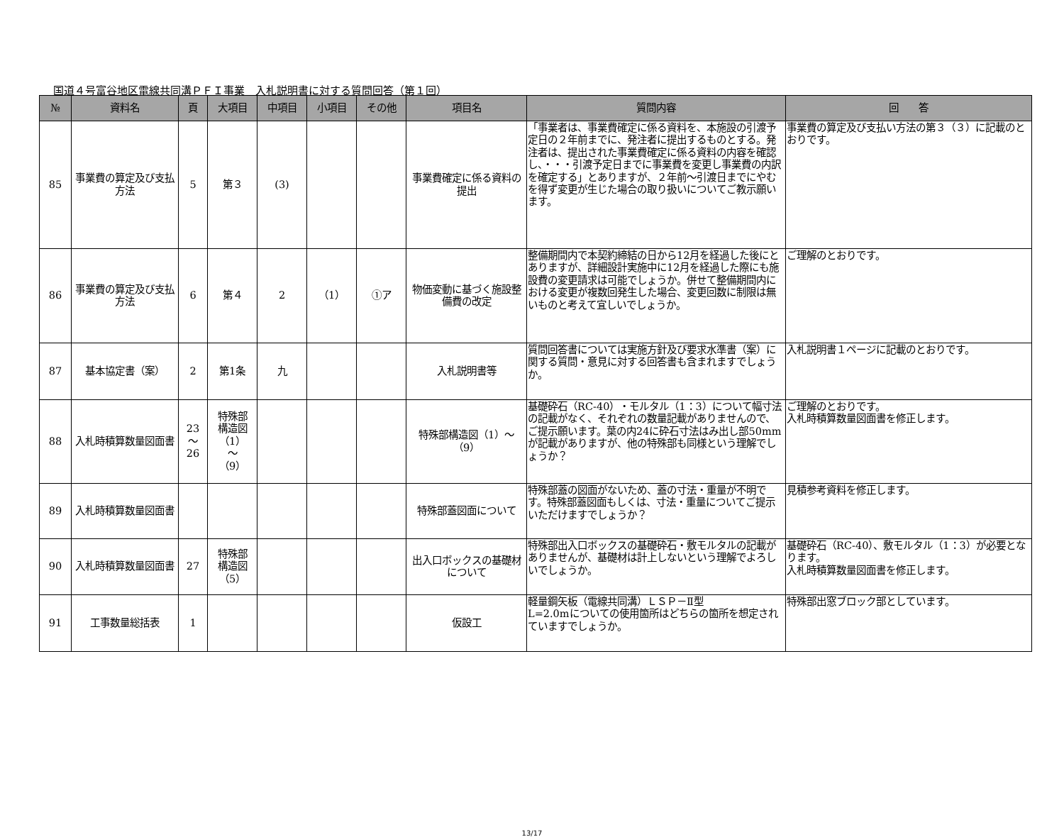国道４号富谷地区電線共同溝ＰＦＩ事業　入札説明書に対する質問回答（第１回）
| № | 資料名 | 頁 | 大項目 | 中項目 | 小項目 | その他 | 項目名 | 質問内容 | 回 答 |
| --- | --- | --- | --- | --- | --- | --- | --- | --- | --- |
| 85 | 事業費の算定及び支払方法 | 5 | 第３ | (3) | | | 事業費確定に係る資料の提出 | 「事業者は、事業費確定に係る資料を、本施設の引渡予定日の２年前までに、発注者に提出するものとする。発注者は、提出された事業費確定に係る資料の内容を確認し、・・・引渡予定日までに事業費を変更し事業費の内訳を確定する」とありますが、２年前～引渡日までにやむを得ず変更が生じた場合の取り扱いについてご教示願います。 | 事業費の算定及び支払い方法の第３（３）に記載のとおりです。 |
| 86 | 事業費の算定及び支払方法 | 6 | 第４ | 2 | （1） | ①ア | 物価変動に基づく施設整備費の改定 | 整備期間内で本契約締結の日から12月を経過した後にとありますが、詳細設計実施中に12月を経過した際にも施設費の変更請求は可能でしょうか。併せて整備期間内における変更が複数回発生した場合、変更回数に制限は無いものと考えて宜しいでしょうか。 | ご理解のとおりです。 |
| 87 | 基本協定書（案） | 2 | 第1条 | 九 | | | 入札説明書等 | 質問回答書については実施方針及び要求水準書（案）に関する質問・意見に対する回答書も含まれますでしょうか。 | 入札説明書１ページに記載のとおりです。 |
| 88 | 入札時積算数量図面書 | 23 ～ 26 | 特殊部 構造図 （1） ～ （9） | | | | 特殊部構造図（1）～（9） | 基礎砕石（RC-40）・モルタル（1：3）について幅寸法の記載がなく、それぞれの数量記載がありませんので、ご提示願います。葉の内24に砕石寸法はみ出し部50mmが記載がありますが、他の特殊部も同様という理解でしょうか？ | ご理解のとおりです。 入札時積算数量図面書を修正します。 |
| 89 | 入札時積算数量図面書 | | | | | | 特殊部蓋図面について | 特殊部蓋の図面がないため、蓋の寸法・重量が不明です。特殊部蓋図面もしくは、寸法・重量についてご提示いただけますでしょうか？ | 見積参考資料を修正します。 |
| 90 | 入札時積算数量図面書 | 27 | 特殊部 構造図 （5） | | | | 出入口ボックスの基礎材について | 特殊部出入口ボックスの基礎砕石・敷モルタルの記載がありませんが、基礎材は計上しないという理解でよろしいでしょうか。 | 基礎砕石（RC-40）、敷モルタル（1：3）が必要となります。 入札時積算数量図面書を修正します。 |
| 91 | 工事数量総括表 | 1 | | | | | 仮設工 | 軽量鋼矢板（電線共同溝）ＬＳＰ－Ⅱ型 L=2.0mについての使用箇所はどちらの箇所を想定されていますでしょうか。 | 特殊部出窓ブロック部としています。 |
13/17